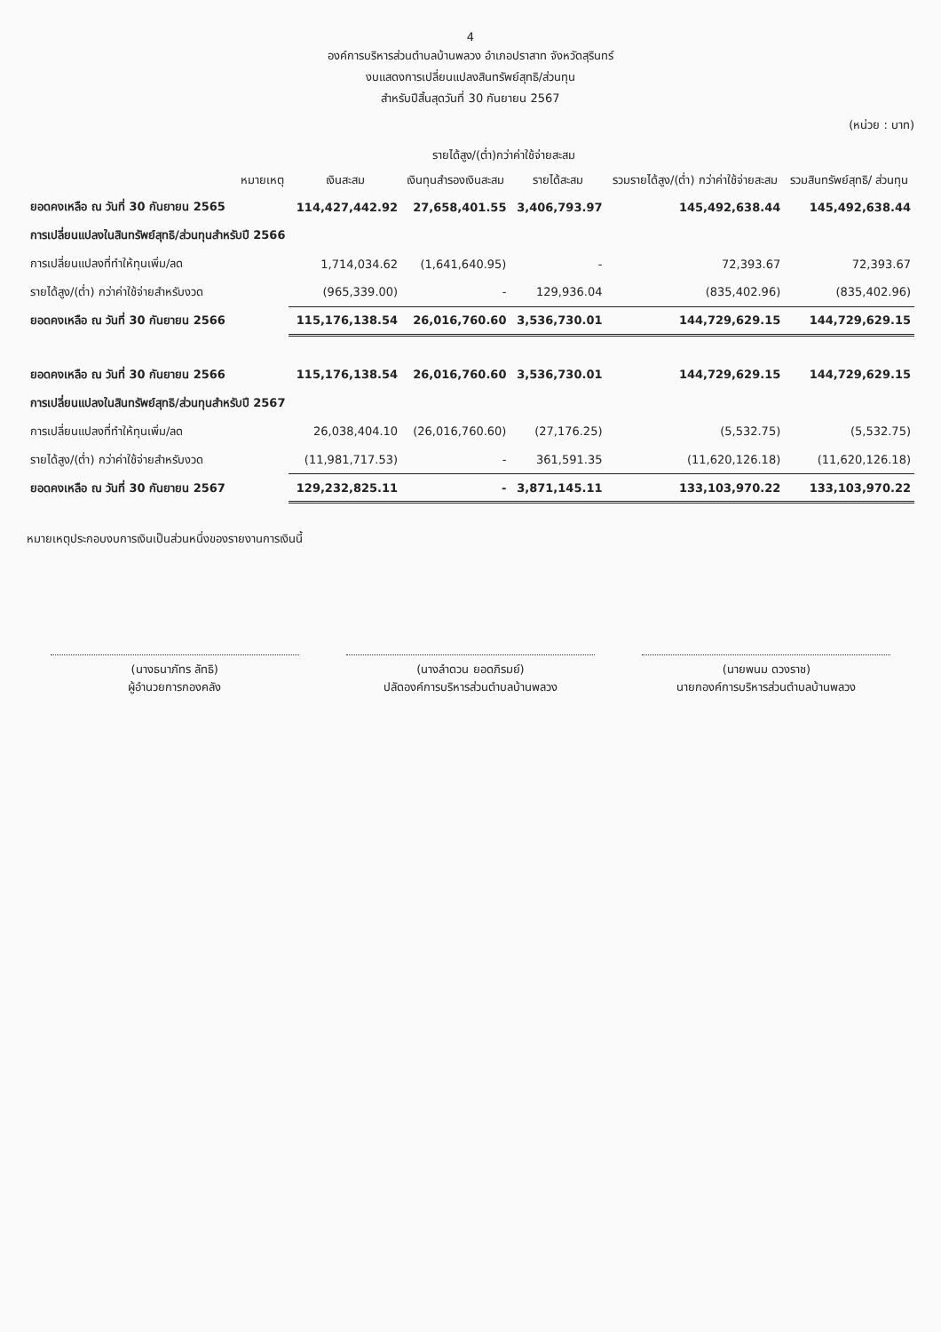4
องค์การบริหารส่วนตำบลบ้านพลวง อำเภอปราสาท จังหวัดสุรินทร์
งบแสดงการเปลี่ยนแปลงสินทรัพย์สุทธิ/ส่วนทุน
สำหรับปีสิ้นสุดวันที่ 30 กันยายน 2567
(หน่วย : บาท)
| | หมายเหตุ | เงินสะสม | รายได้สูง/(ต่ำ)กว่าค่าใช้จ่ายสะสม | | รวมรายได้สูง/(ต่ำ) กว่าค่าใช้จ่ายสะสม | รวมสินทรัพย์สุทธิ/ ส่วนทุน |
| --- | --- | --- | --- | --- | --- | --- |
| | | | เงินทุนสำรองเงินสะสม | รายได้สะสม | | |
| ยอดคงเหลือ ณ วันที่ 30 กันยายน 2565 | | 114,427,442.92 | 27,658,401.55 | 3,406,793.97 | 145,492,638.44 | 145,492,638.44 |
| การเปลี่ยนแปลงในสินทรัพย์สุทธิ/ส่วนทุนสำหรับปี 2566 | | | | | | |
| การเปลี่ยนแปลงที่ทำให้ทุนเพิ่ม/ลด | | 1,714,034.62 | (1,641,640.95) | - | 72,393.67 | 72,393.67 |
| รายได้สูง/(ต่ำ) กว่าค่าใช้จ่ายสำหรับงวด | | (965,339.00) | - | 129,936.04 | (835,402.96) | (835,402.96) |
| ยอดคงเหลือ ณ วันที่ 30 กันยายน 2566 | | 115,176,138.54 | 26,016,760.60 | 3,536,730.01 | 144,729,629.15 | 144,729,629.15 |
| ยอดคงเหลือ ณ วันที่ 30 กันยายน 2566 | | 115,176,138.54 | 26,016,760.60 | 3,536,730.01 | 144,729,629.15 | 144,729,629.15 |
| การเปลี่ยนแปลงในสินทรัพย์สุทธิ/ส่วนทุนสำหรับปี 2567 | | | | | | |
| การเปลี่ยนแปลงที่ทำให้ทุนเพิ่ม/ลด | | 26,038,404.10 | (26,016,760.60) | (27,176.25) | (5,532.75) | (5,532.75) |
| รายได้สูง/(ต่ำ) กว่าค่าใช้จ่ายสำหรับงวด | | (11,981,717.53) | - | 361,591.35 | (11,620,126.18) | (11,620,126.18) |
| ยอดคงเหลือ ณ วันที่ 30 กันยายน 2567 | | 129,232,825.11 | - | 3,871,145.11 | 133,103,970.22 | 133,103,970.22 |
หมายเหตุประกอบงบการเงินเป็นส่วนหนึ่งของรายงานการเงินนี้
(นางธนาภัทร ลัทธิ)
ผู้อำนวยการกองคลัง
(นางลำดวน ยอดภิรมย์)
ปลัดองค์การบริหารส่วนตำบลบ้านพลวง
(นายพนม ดวงราช)
นายกองค์การบริหารส่วนตำบลบ้านพลวง